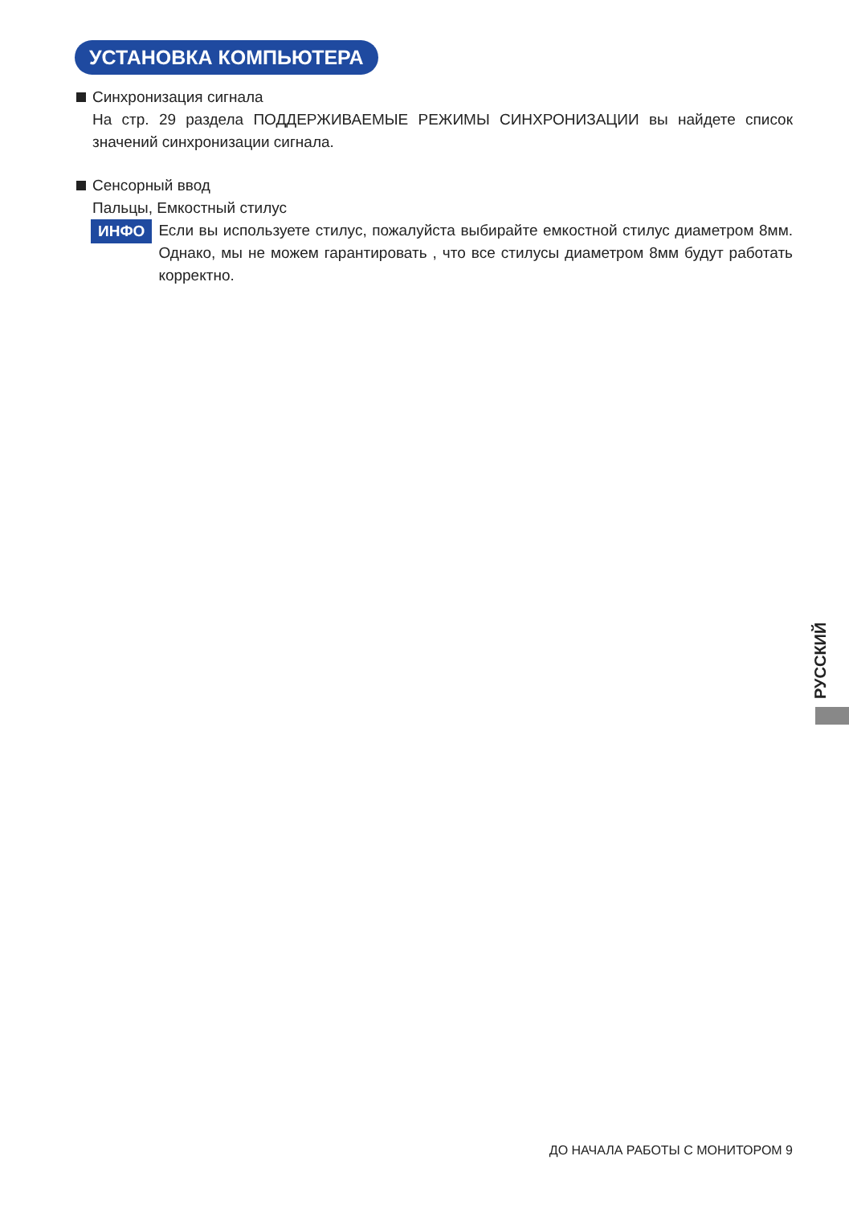УСТАНОВКА КОМПЬЮТЕРА
Синхронизация сигнала
На стр. 29 раздела ПОДДЕРЖИВАЕМЫЕ РЕЖИМЫ СИНХРОНИЗАЦИИ вы найдете список значений синхронизации сигнала.
Сенсорный ввод
Пальцы, Емкостный стилус
ИНФО
Если вы используете стилус, пожалуйста выбирайте емкостной стилус диаметром 8мм. Однако, мы не можем гарантировать , что все стилусы диаметром 8мм будут работать корректно.
РУССКИЙ
ДО НАЧАЛА РАБОТЫ С МОНИТОРОМ 9